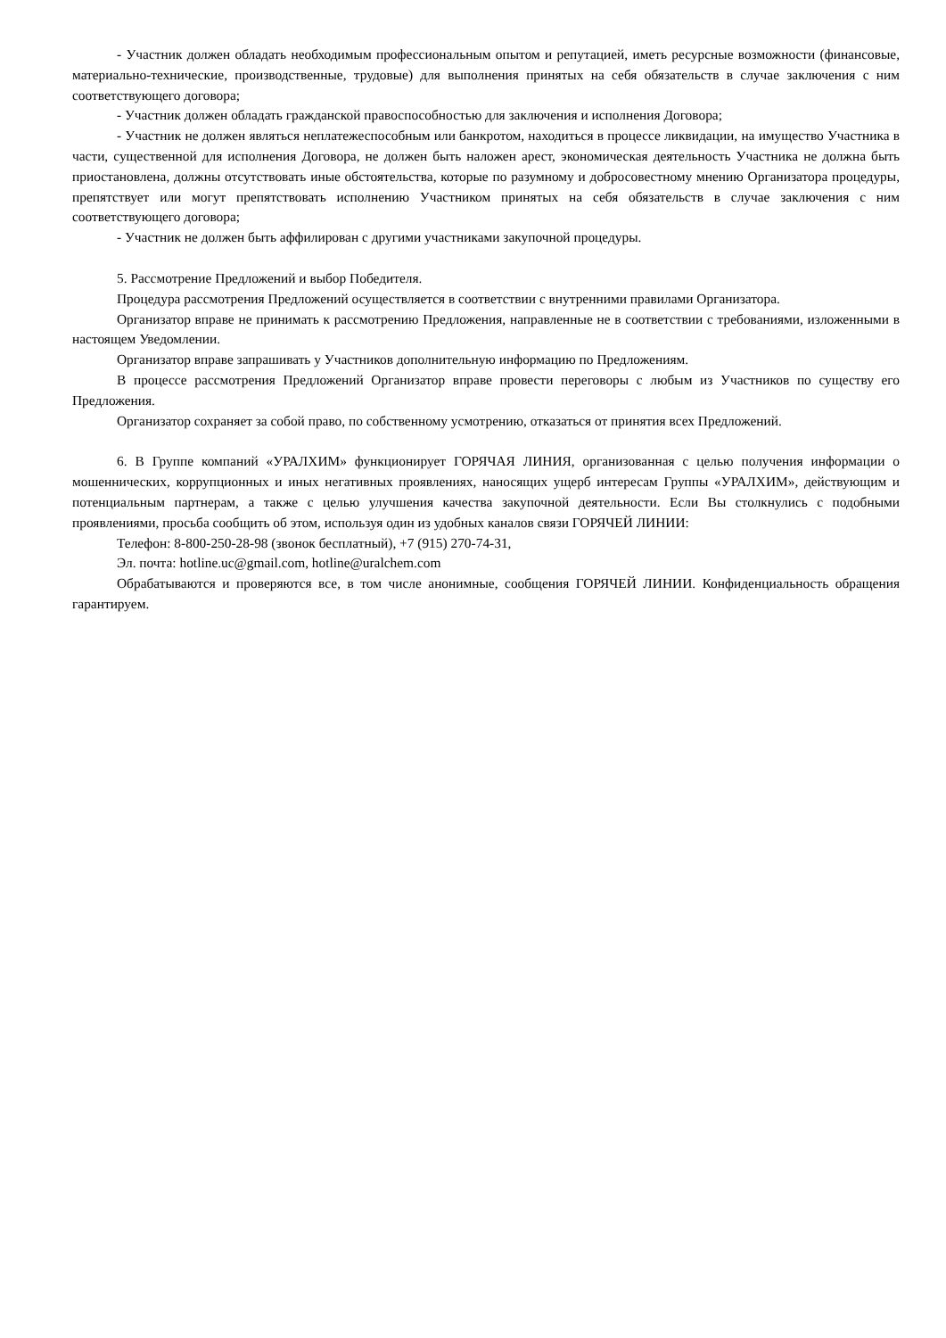- Участник должен обладать необходимым профессиональным опытом и репутацией, иметь ресурсные возможности (финансовые, материально-технические, производственные, трудовые) для выполнения принятых на себя обязательств в случае заключения с ним соответствующего договора;
- Участник должен обладать гражданской правоспособностью для заключения и исполнения Договора;
- Участник не должен являться неплатежеспособным или банкротом, находиться в процессе ликвидации, на имущество Участника в части, существенной для исполнения Договора, не должен быть наложен арест, экономическая деятельность Участника не должна быть приостановлена, должны отсутствовать иные обстоятельства, которые по разумному и добросовестному мнению Организатора процедуры, препятствует или могут препятствовать исполнению Участником принятых на себя обязательств в случае заключения с ним соответствующего договора;
- Участник не должен быть аффилирован с другими участниками закупочной процедуры.
5. Рассмотрение Предложений и выбор Победителя.
Процедура рассмотрения Предложений осуществляется в соответствии с внутренними правилами Организатора.
Организатор вправе не принимать к рассмотрению Предложения, направленные не в соответствии с требованиями, изложенными в настоящем Уведомлении.
Организатор вправе запрашивать у Участников дополнительную информацию по Предложениям.
В процессе рассмотрения Предложений Организатор вправе провести переговоры с любым из Участников по существу его Предложения.
Организатор сохраняет за собой право, по собственному усмотрению, отказаться от принятия всех Предложений.
6. В Группе компаний «УРАЛХИМ» функционирует ГОРЯЧАЯ ЛИНИЯ, организованная с целью получения информации о мошеннических, коррупционных и иных негативных проявлениях, наносящих ущерб интересам Группы «УРАЛХИМ», действующим и потенциальным партнерам, а также с целью улучшения качества закупочной деятельности. Если Вы столкнулись с подобными проявлениями, просьба сообщить об этом, используя один из удобных каналов связи ГОРЯЧЕЙ ЛИНИИ:
Телефон: 8-800-250-28-98 (звонок бесплатный), +7 (915) 270-74-31,
Эл. почта: hotline.uc@gmail.com, hotline@uralchem.com
Обрабатываются и проверяются все, в том числе анонимные, сообщения ГОРЯЧЕЙ ЛИНИИ. Конфиденциальность обращения гарантируем.